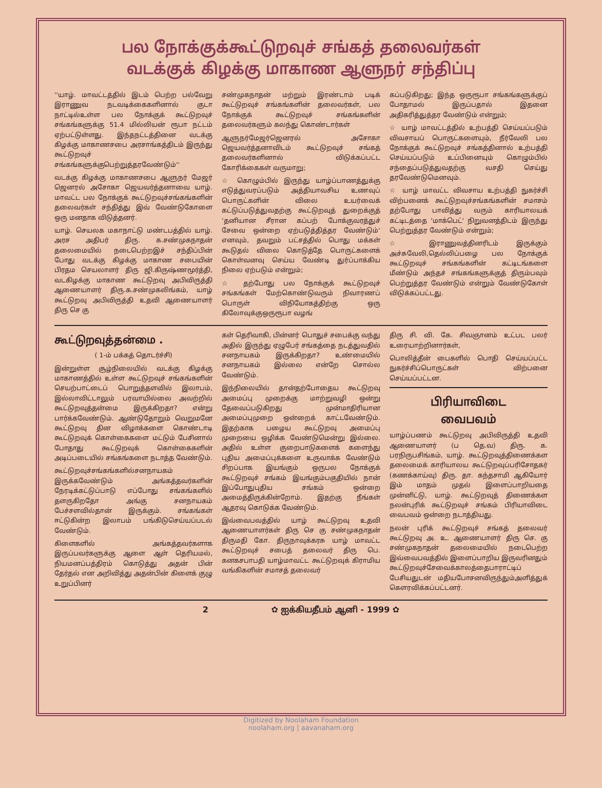பல நோக்குக்கூட்டுறவுச் சங்கத் தலைவர்கள்
வடக்குக் கிழக்கு மாகாண ஆளுநர் சந்திப்பு
''யாழ். மாவட்டத்தில் இடம் பெற்ற பல்வேறு இராணுவ நடவடிக்கைகளினால் குடா நாட்டில்உள்ள பல நோக்குக் கூட்டுறவுச் சங்கங்களுக்கு 51.4 மில்லியன் ரூபா நட்டம் ஏற்பட்டுள்ளது. இந்தநட்டத்தினை வடக்கு கிழக்கு மாகாணசபை அரசாங்கத்திடம் இருந்து கூட்டுறவுச் சங்கங்களுக்குபெற்றுத்தரவேண்டும்''
வடக்கு கிழக்கு மாகாணசபை ஆளுநர் மேஜர் ஜெனரல் அசோகா ஜெயவர்த்தனாவை யாழ். மாவட்ட பல நோக்குக் கூட்டுறவுச்சங்கங்களின் தலைவர்கள் சந்தித்து இவ் வேண்டுகோளை ஒரு மனதாக விடுத்தனர்.
யாழ். செயலக மகாநாட்டு மண்டபத்தில் யாழ். அரச அதிபர் திரு. க.சண்முகநாதன் தலைமையில் நடைபெற்றஇச் சந்திப்பின் போது வடக்கு கிழக்கு மாகாண சபையின் பிரதம செயலாளர் திரு ஜி.கிருஷ்ணமூர்த்தி, வடகிழக்கு மாகாண கூட்டுறவு அபிவிருத்தி ஆணையாளர் திரு.க.சண்முகலிங்கம், யாழ் கூட்டுறவு அபிவிருத்தி உதவி ஆணையாளர் திரு செ கு
சண்முகநாதன் மற்றும் இரண்டாம் படிக் கூட்டுறவுச் சங்கங்களின் தலைவர்கள், பல நோக்குக் கூட்டுறவுச் சங்கங்களின் தலைவர்களும் கலந்து கொண்டார்கள்
ஆளுநர்மேஜர்ஜெனரல் அசோகா ஜெயவர்த்தனாவிடம் கூட்டுறவுச் சங்கத் தலைவர்களினால் விடுக்கப்பட்ட கோரிக்கைகள் வருமாறு;
☆ கொழும்பில் இருந்து யாழ்ப்பாணத்துக்கு எடுத்துவரப்படும் அத்தியாவசிய உணவுப் பொருட்களின் விலை உயர்வைக் கட்டுப்படுத்துவதற்கு கூட்டுறவுத் துறைக்குத் 'தனியான சீரான கப்பற் போக்குவரத்துச் சேவை ஒன்றை ஏற்படுத்தித்தர வேண்டும்' எனவும், தவறும் பட்சத்தில் பொது மக்கள் கூடுதல் விலை கொடுத்தே பொருட்களைக் கொள்வனவு செய்ய வேண்டி துர்ப்பாக்கிய நிலை ஏற்படும் என்றும்;
☆ தற்போது பல நோக்குக் கூட்டுறவுச் சங்கங்கள் மேற்கொண்டுவரும் நிவாரணப் பொருள் விநியோகத்திற்கு ஒரு கிலோவுக்குஒருரூபா வழங்
கப்படுகிறது; இந்த ஒருரூபா சங்கங்களுக்குப் போதாமல் இருப்பதால் இதனை அதிகரித்துத்தர வேண்டும் என்றும்;
☆ யாழ் மாவட்டத்தில் உற்பத்தி செய்யப்படும் விவசாயப் பொருட்களையும், நீர்வேலி பல நோக்குக் கூட்டுறவுச் சங்கத்தினால் உற்பத்தி செய்யப்படும் உப்பினையும் கொழும்பில் சந்தைப்படுத்துவதற்கு வசதி செய்து தரவேண்டுமெனவும்.
☆ யாழ் மாவட்ட விவசாய உற்பத்தி நுகர்ச்சி விற்பனைக் கூட்டுறவுச்சங்கங்களின் சமாசம் தற்போது பாவித்து வரும் காரியாலயக் கட்டிடத்தை 'மாக்பெட்' நிறுவனத்திடம் இருந்து பெற்றுத்தர வேண்டும் என்றும்;
☆ இராணுவத்தினரிடம் இருக்கும் அச்சுவேலி,தெல்லிப்பழை பல நோக்குக் கூட்டுறவுச் சங்கங்களின் கட்டிடங்களை மீண்டும் அந்தச் சங்கங்களுக்குத் திரும்பவும் பெற்றுத்தர வேண்டும் என்றும் வேண்டுகோள் விடுக்கப்பட்டது.
கூட்டுறவுத்தன்மை .
( 1-ம் பக்கத் தொடர்ச்சி)
இன்றுள்ள சூழ்நிலையில் வடக்கு கிழக்கு மாகாணத்தில் உள்ள கூட்டுறவுச் சங்கங்களின் செயற்பாட்டைப் பொறுத்தளவில் இலாபம், இல்லாவிட்டாலும் பரவாயில்லை அவற்றில் கூட்டுறவுத்தன்மை இருக்கிறதா? என்று பார்க்கவேண்டும். ஆண்டுதோறும் வெறுமனே கூட்டுறவு தின விழாக்களை கொண்டாடி கூட்டுறவுக் கொள்கைகளை மட்டும் பேசினால் போதாது கூட்டுறவுக் கொள்கைகளின் அடிப்படையில் சங்கங்களை நடாத்த வேண்டும்.
கூட்டுறவுச்சங்கங்களில்சனநாயகம் இருக்கவேண்டும் அங்கத்தவர்களின் நேரடிக்கட்டுப்பாடு எப்போது சங்கங்களில் தளருகிறதோ அங்கு சனநாயகம் பேச்சளவில்தான் இருக்கும். சங்கங்கள் ஈட்டுகின்ற இலாபம் பங்கிடுசெய்யப்படல் வேண்டும்.
கிளைகளில் அங்கத்தவர்களாக இருப்பவர்களுக்கு ஆளை ஆள் தெரியமல், நியமனப்பத்திரம் கொடுத்து அதன் பின் தேர்தல் என அறிவித்து அதன்பின் கிளைக் குழு உறுப்பினர்
கள் தெரிவாகி, பின்னர் பொதுச் சபைக்கு வந்து அதில் இருந்து ஏழுபேர் சங்கத்தை நடத்துவதில் சனநாயகம் இருக்கிறதா? உண்மையில் சனநாயகம் இல்லை என்றே சொல்ல வேண்டும்.
இந்நிலையில் தான்தற்போதைய கூட்டுறவு அமைப்பு முறைக்கு மாற்றுவழி ஒன்று தேவைப்படுகிறது முன்மாதிரியான அமைப்புமுறை ஒன்றைக் காட்டவேண்டும். இதற்காக பழைய கூட்டுறவு அமைப்பு முறையை ஒழிக்க வேண்டுமென்று இல்லை. அதில் உள்ள குறைபாடுகளைக் களைந்து புதிய அமைப்புக்களை உருவாக்க வேண்டும் சிறப்பாக இயங்கும் ஒருபல நோக்குக் கூட்டுறவுச் சங்கம் இயங்கும்பகுதியில் நான் இப்போதுபுதிய சங்கம் ஒன்றை அமைத்திருக்கின்றோம். இதற்கு நீங்கள் ஆதரவு கொடுக்க வேண்டும்.
இவ்வைபவத்தில் யாழ் கூட்டுறவு உதவி ஆணையாளர்கள் திரு செ கு சண்முகநாதன் திருமதி கோ. திருநாவுக்கரசு யாழ் மாவட்ட கூட்டுறவுச் சபைத் தலைவர் திரு பெ. கனகசபாபதி யாழ்மாவட்ட கூட்டுறவுக் கிராமிய வங்கிகளின் சமாசத் தலைவர்
திரு சி. வி. கே. சிவஞானம் உட்பட பலர் உரையாற்றினார்கள்,
பொலித்தீன் பைகளில் பொதி செய்யப்பட்ட நுகர்ச்சிப்பொருட்கள் விற்பனை செய்யப்பட்டன.
பிரியாவிடை
வைபவம்
யாழ்ப்பணம் கூட்டுறவு அபிவிருத்தி உதவி ஆணையாளர் (ப தெ.வ) திரு. க. பரநிருபசிங்கம், யாழ். கூட்டுறவுத்திணைக்கள தலைமைக் காரியாலய கூட்டுறவுப்பரிசோதகர் (கணக்காய்வு) திரு. தா. கந்தசாமி ஆகியோர் இம் மாதம் முதல் இளைப்பாறியதை முன்னிட்டு, யாழ். கூட்டுறவுத் திணைக்கள நலன்புரிக் கூட்டுறவுச் சங்கம் பிரியாவிடை வைபவம் ஒன்றை நடாத்தியது.
நலன் புரிக் கூட்டுறவுச் சங்கத் தலைவர் கூட்டுறவு அ. உ. ஆணையாளர் திரு செ. கு சண்முகநாதன் தலைமையில் நடைபெற்ற இவ்வைபவத்தில் இளைப்பாறிய இருவரினதும் கூட்டுறவுச்சேவைக்காலத்தைபாராட்டிப் பேசியதுடன் மதியபோசனவிருந்தும்அளித்துக் கௌரவிக்கப்பட்டனர்.
2 ✿ ஐக்கியதீபம் ஆனி - 1999 ✿
Digitized by Noolaham Foundation
noolaham.org | aavanaham.org